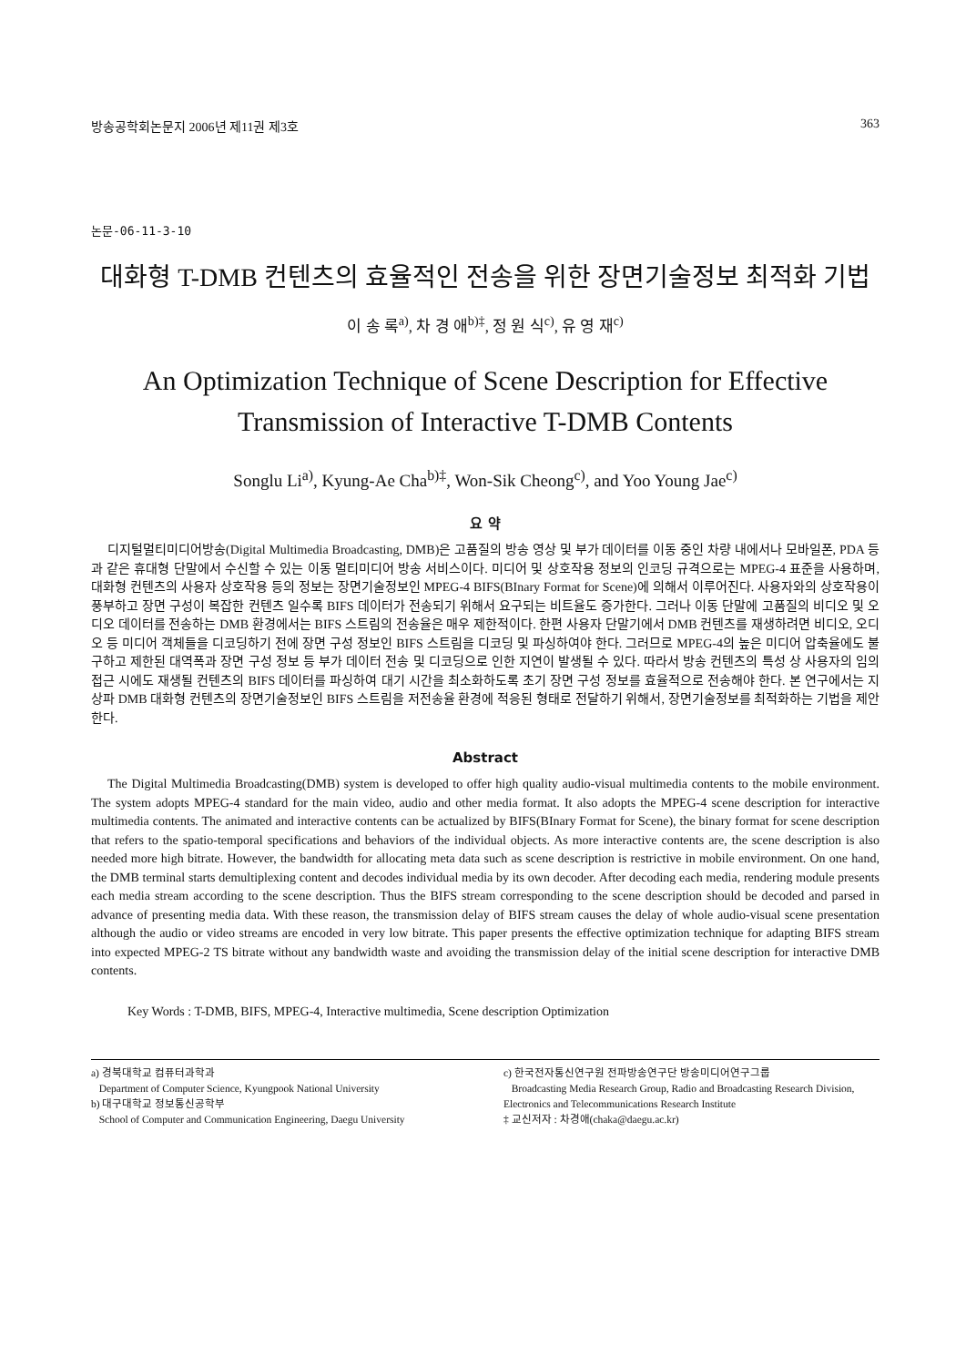방송공학회논문지 2006년 제11권 제3호 363
논문-06-11-3-10
대화형 T-DMB 컨텐츠의 효율적인 전송을 위한 장면기술정보 최적화 기법
이 송 록<sup>a)</sup>, 차 경 애<sup>b)‡</sup>, 정 원 식<sup>c)</sup>, 유 영 재<sup>c)</sup>
An Optimization Technique of Scene Description for Effective
Transmission of Interactive T-DMB Contents
Songlu Li<sup>a)</sup>, Kyung-Ae Cha<sup>b)‡</sup>, Won-Sik Cheong<sup>c)</sup>, and Yoo Young Jae<sup>c)</sup>
요 약
디지털멀티미디어방송(Digital Multimedia Broadcasting, DMB)은 고품질의 방송 영상 및 부가 데이터를 이동 중인 차량 내에서나 모바일폰, PDA 등과 같은 휴대형 단말에서 수신할 수 있는 이동 멀티미디어 방송 서비스이다. 미디어 및 상호작용 정보의 인코딩 규격으로는 MPEG-4 표준을 사용하며, 대화형 컨텐츠의 사용자 상호작용 등의 정보는 장면기술정보인 MPEG-4 BIFS(BInary Format for Scene)에 의해서 이루어진다. 사용자와의 상호작용이 풍부하고 장면 구성이 복잡한 컨텐츠 일수록 BIFS 데이터가 전송되기 위해서 요구되는 비트율도 증가한다. 그러나 이동 단말에 고품질의 비디오 및 오디오 데이터를 전송하는 DMB 환경에서는 BIFS 스트림의 전송율은 매우 제한적이다. 한편 사용자 단말기에서 DMB 컨텐츠를 재생하려면 비디오, 오디오 등 미디어 객체들을 디코딩하기 전에 장면 구성 정보인 BIFS 스트림을 디코딩 및 파싱하여야 한다. 그러므로 MPEG-4의 높은 미디어 압축율에도 불구하고 제한된 대역폭과 장면 구성 정보 등 부가 데이터 전송 및 디코딩으로 인한 지연이 발생될 수 있다. 따라서 방송 컨텐츠의 특성 상 사용자의 임의 접근 시에도 재생될 컨텐츠의 BIFS 데이터를 파싱하여 대기 시간을 최소화하도록 초기 장면 구성 정보를 효율적으로 전송해야 한다. 본 연구에서는 지상파 DMB 대화형 컨텐츠의 장면기술정보인 BIFS 스트림을 저전송율 환경에 적응된 형태로 전달하기 위해서, 장면기술정보를 최적화하는 기법을 제안한다.
Abstract
The Digital Multimedia Broadcasting(DMB) system is developed to offer high quality audio-visual multimedia contents to the mobile environment. The system adopts MPEG-4 standard for the main video, audio and other media format. It also adopts the MPEG-4 scene description for interactive multimedia contents. The animated and interactive contents can be actualized by BIFS(BInary Format for Scene), the binary format for scene description that refers to the spatio-temporal specifications and behaviors of the individual objects. As more interactive contents are, the scene description is also needed more high bitrate. However, the bandwidth for allocating meta data such as scene description is restrictive in mobile environment. On one hand, the DMB terminal starts demultiplexing content and decodes individual media by its own decoder. After decoding each media, rendering module presents each media stream according to the scene description. Thus the BIFS stream corresponding to the scene description should be decoded and parsed in advance of presenting media data. With these reason, the transmission delay of BIFS stream causes the delay of whole audio-visual scene presentation although the audio or video streams are encoded in very low bitrate. This paper presents the effective optimization technique for adapting BIFS stream into expected MPEG-2 TS bitrate without any bandwidth waste and avoiding the transmission delay of the initial scene description for interactive DMB contents.
Key Words : T-DMB, BIFS, MPEG-4, Interactive multimedia, Scene description Optimization
a) 경북대학교 컴퓨터과학과
Department of Computer Science, Kyungpook National University
b) 대구대학교 정보통신공학부
School of Computer and Communication Engineering, Daegu University
c) 한국전자통신연구원 전파방송연구단 방송미디어연구그룹
Broadcasting Media Research Group, Radio and Broadcasting Research Division, Electronics and Telecommunications Research Institute
‡ 교신저자 : 차경애(chaka@daegu.ac.kr)